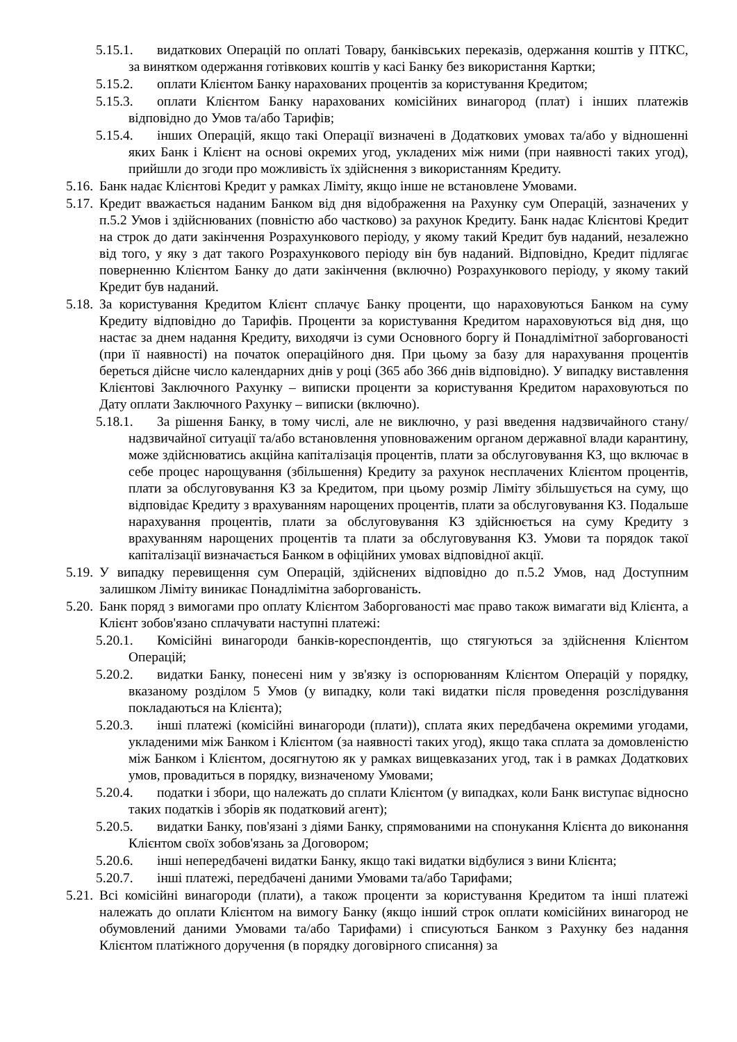5.15.1. видаткових Операцій по оплаті Товару, банківських переказів, одержання коштів у ПТКС, за винятком одержання готівкових коштів у касі Банку без використання Картки;
5.15.2. оплати Клієнтом Банку нарахованих процентів за користування Кредитом;
5.15.3. оплати Клієнтом Банку нарахованих комісійних винагород (плат) і інших платежів відповідно до Умов та/або Тарифів;
5.15.4. інших Операцій, якщо такі Операції визначені в Додаткових умовах та/або у відношенні яких Банк і Клієнт на основі окремих угод, укладених між ними (при наявності таких угод), прийшли до згоди про можливість їх здійснення з використанням Кредиту.
5.16. Банк надає Клієнтові Кредит у рамках Ліміту, якщо інше не встановлене Умовами.
5.17. Кредит вважається наданим Банком від дня відображення на Рахунку сум Операцій, зазначених у п.5.2 Умов і здійснюваних (повністю або частково) за рахунок Кредиту. Банк надає Клієнтові Кредит на строк до дати закінчення Розрахункового періоду, у якому такий Кредит був наданий, незалежно від того, у яку з дат такого Розрахункового періоду він був наданий. Відповідно, Кредит підлягає поверненню Клієнтом Банку до дати закінчення (включно) Розрахункового періоду, у якому такий Кредит був наданий.
5.18. За користування Кредитом Клієнт сплачує Банку проценти, що нараховуються Банком на суму Кредиту відповідно до Тарифів. Проценти за користування Кредитом нараховуються від дня, що настає за днем надання Кредиту, виходячи із суми Основного боргу й Понадлімітної заборгованості (при її наявності) на початок операційного дня. При цьому за базу для нарахування процентів береться дійсне число календарних днів у році (365 або 366 днів відповідно). У випадку виставлення Клієнтові Заключного Рахунку – виписки проценти за користування Кредитом нараховуються по Дату оплати Заключного Рахунку – виписки (включно).
5.18.1. За рішення Банку, в тому числі, але не виключно, у разі введення надзвичайного стану/ надзвичайної ситуації та/або встановлення уповноваженим органом державної влади карантину, може здійснюватись акційна капіталізація процентів, плати за обслуговування КЗ, що включає в себе процес нарощування (збільшення) Кредиту за рахунок несплачених Клієнтом процентів, плати за обслуговування КЗ за Кредитом, при цьому розмір Ліміту збільшується на суму, що відповідає Кредиту з врахуванням нарощених процентів, плати за обслуговування КЗ. Подальше нарахування процентів, плати за обслуговування КЗ здійснюється на суму Кредиту з врахуванням нарощених процентів та плати за обслуговування КЗ. Умови та порядок такої капіталізації визначається Банком в офіційних умовах відповідної акції.
5.19. У випадку перевищення сум Операцій, здійснених відповідно до п.5.2 Умов, над Доступним залишком Ліміту виникає Понадлімітна заборгованість.
5.20. Банк поряд з вимогами про оплату Клієнтом Заборгованості має право також вимагати від Клієнта, а Клієнт зобов'язано сплачувати наступні платежі:
5.20.1. Комісійні винагороди банків-кореспондентів, що стягуються за здійснення Клієнтом Операцій;
5.20.2. видатки Банку, понесені ним у зв'язку із оспорюванням Клієнтом Операцій у порядку, вказаному розділом 5 Умов (у випадку, коли такі видатки після проведення розслідування покладаються на Клієнта);
5.20.3. інші платежі (комісійні винагороди (плати)), сплата яких передбачена окремими угодами, укладеними між Банком і Клієнтом (за наявності таких угод), якщо така сплата за домовленістю між Банком і Клієнтом, досягнутою як у рамках вищевказаних угод, так і в рамках Додаткових умов, провадиться в порядку, визначеному Умовами;
5.20.4. податки і збори, що належать до сплати Клієнтом (у випадках, коли Банк виступає відносно таких податків і зборів як податковий агент);
5.20.5. видатки Банку, пов'язані з діями Банку, спрямованими на спонукання Клієнта до виконання Клієнтом своїх зобов'язань за Договором;
5.20.6. інші непередбачені видатки Банку, якщо такі видатки відбулися з вини Клієнта;
5.20.7. інші платежі, передбачені даними Умовами та/або Тарифами;
5.21. Всі комісійні винагороди (плати), а також проценти за користування Кредитом та інші платежі належать до оплати Клієнтом на вимогу Банку (якщо інший строк оплати комісійних винагород не обумовлений даними Умовами та/або Тарифами) і списуються Банком з Рахунку без надання Клієнтом платіжного доручення (в порядку договірного списання) за